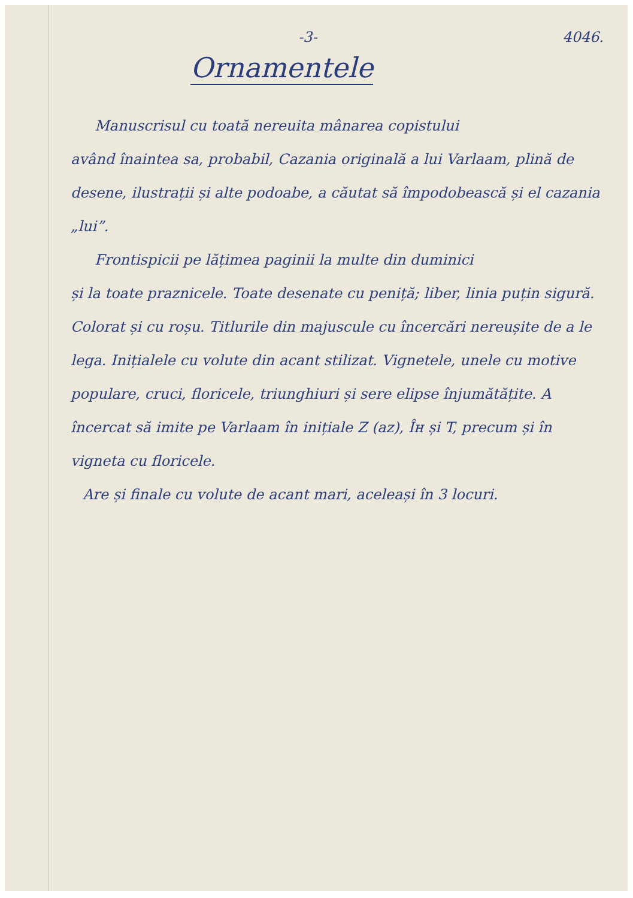-3- 4046.
Ornamentele
Manuscrisul cu toată nereuita mânarea copistului
având înaintea sa, probabil, Cazania originală a lui Varlaam, plină de desene, ilustrații și alte podoabe, a căutat să împodobească și el cazania „lui”.
Frontispicii pe lățimea paginii la multe din duminici
și la toate praznicele. Toate desenate cu peniță; liber, linia puțin sigură. Colorat și cu roșu. Titlurile din majuscule cu încercări nereușite de a le lega. Inițialele cu volute din acant stilizat. Vignetele, unele cu motive populare, cruci, floricele, triunghiuri și sere elipse înjumătățite. A încercat să imite pe Varlaam în inițiale Z (az), Îн și T, precum și în vigneta cu floricele.
Are și finale cu volute de acant mari, aceleași în 3 locuri.